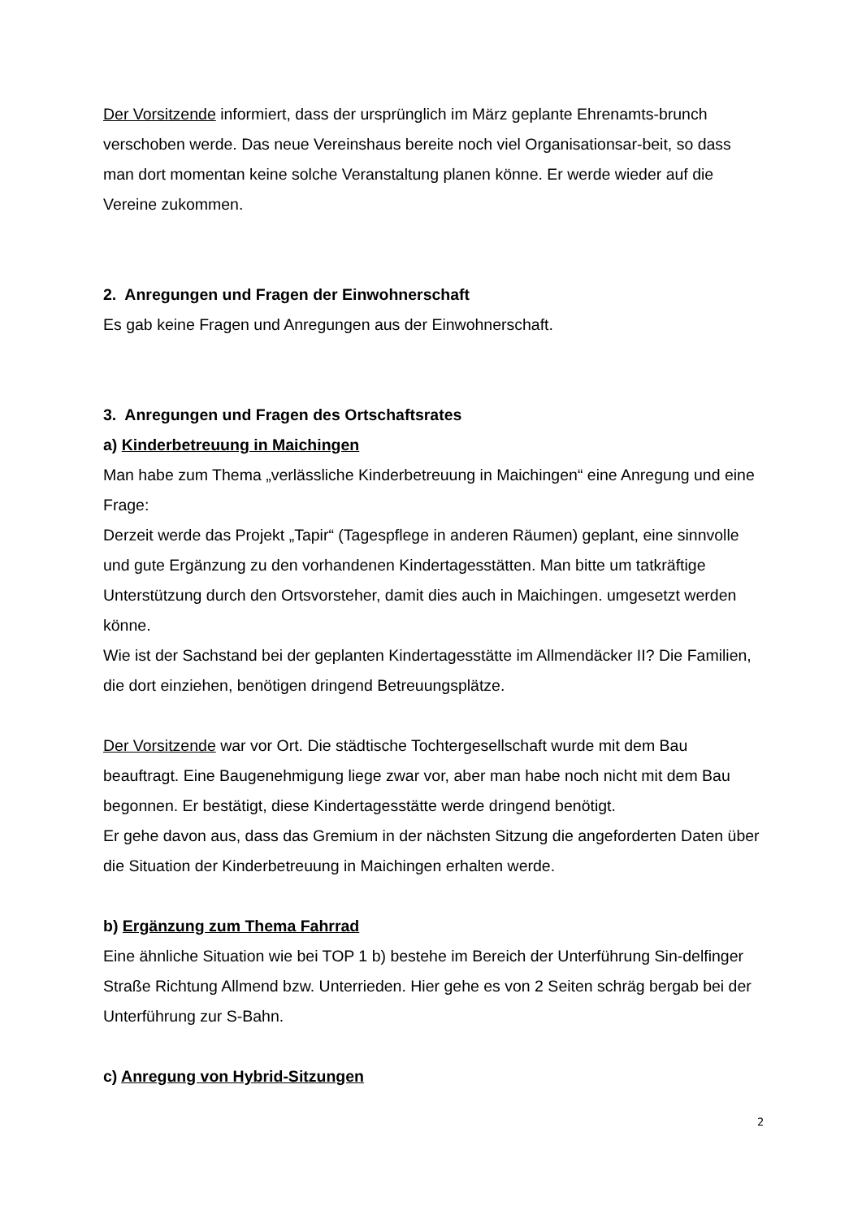Der Vorsitzende informiert, dass der ursprünglich im März geplante Ehrenamts-brunch verschoben werde. Das neue Vereinshaus bereite noch viel Organisationsar-beit, so dass man dort momentan keine solche Veranstaltung planen könne. Er werde wieder auf die Vereine zukommen.
2. Anregungen und Fragen der Einwohnerschaft
Es gab keine Fragen und Anregungen aus der Einwohnerschaft.
3. Anregungen und Fragen des Ortschaftsrates
a) Kinderbetreuung in Maichingen
Man habe zum Thema „verlässliche Kinderbetreuung in Maichingen“ eine Anregung und eine Frage:
Derzeit werde das Projekt „Tapir“ (Tagespflege in anderen Räumen) geplant, eine sinnvolle und gute Ergänzung zu den vorhandenen Kindertagesstätten. Man bitte um tatkräftige Unterstützung durch den Ortsvorsteher, damit dies auch in Maichingen. umgesetzt werden könne.
Wie ist der Sachstand bei der geplanten Kindertagesstätte im Allmendäcker II? Die Familien, die dort einziehen, benötigen dringend Betreuungsplätze.
Der Vorsitzende war vor Ort. Die städtische Tochtergesellschaft wurde mit dem Bau beauftragt. Eine Baugenehmigung liege zwar vor, aber man habe noch nicht mit dem Bau begonnen. Er bestätigt, diese Kindertagesstätte werde dringend benötigt.
Er gehe davon aus, dass das Gremium in der nächsten Sitzung die angeforderten Daten über die Situation der Kinderbetreuung in Maichingen erhalten werde.
b) Ergänzung zum Thema Fahrrad
Eine ähnliche Situation wie bei TOP 1 b) bestehe im Bereich der Unterführung Sin-delfinger Straße Richtung Allmend bzw. Unterrieden. Hier gehe es von 2 Seiten schräg bergab bei der Unterführung zur S-Bahn.
c) Anregung von Hybrid-Sitzungen
2